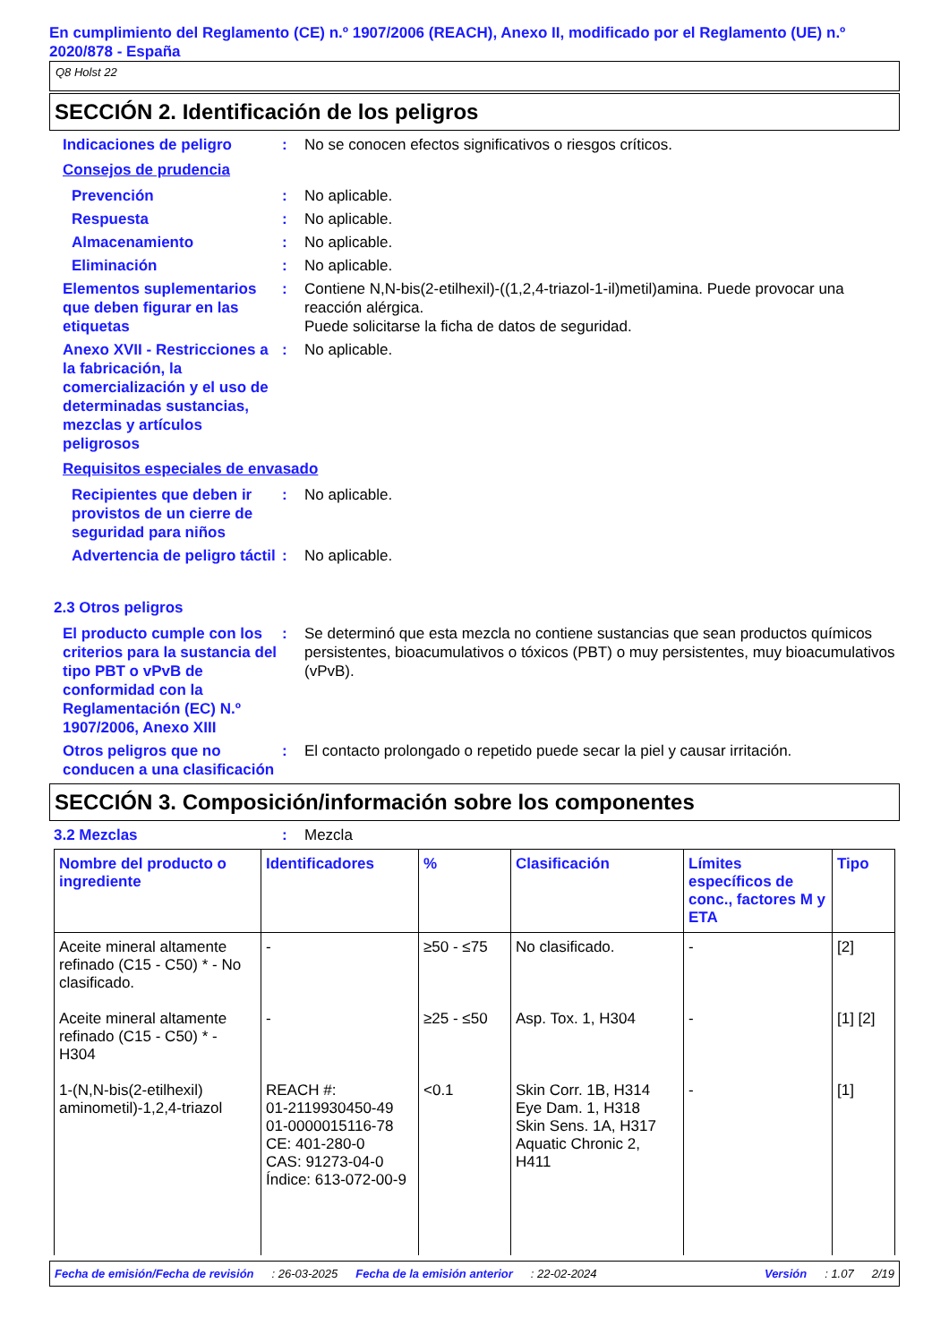En cumplimiento del Reglamento (CE) n.º 1907/2006 (REACH), Anexo II, modificado por el Reglamento (UE) n.º 2020/878 - España
Q8 Holst 22
SECCIÓN 2. Identificación de los peligros
Indicaciones de peligro : No se conocen efectos significativos o riesgos críticos.
Consejos de prudencia
Prevención : No aplicable.
Respuesta : No aplicable.
Almacenamiento : No aplicable.
Eliminación : No aplicable.
Elementos suplementarios que deben figurar en las etiquetas
: Contiene N,N-bis(2-etilhexil)-((1,2,4-triazol-1-il)metil)amina. Puede provocar una reacción alérgica.
Puede solicitarse la ficha de datos de seguridad.
Anexo XVII - Restricciones a la fabricación, la comercialización y el uso de determinadas sustancias, mezclas y artículos peligrosos
: No aplicable.
Requisitos especiales de envasado
Recipientes que deben ir provistos de un cierre de seguridad para niños
: No aplicable.
Advertencia de peligro táctil
: No aplicable.
2.3 Otros peligros
El producto cumple con los criterios para la sustancia del tipo PBT o vPvB de conformidad con la Reglamentación (EC) N.º 1907/2006, Anexo XIII
: Se determinó que esta mezcla no contiene sustancias que sean productos químicos persistentes, bioacumulativos o tóxicos (PBT) o muy persistentes, muy bioacumulativos (vPvB).
Otros peligros que no conducen a una clasificación
: El contacto prolongado o repetido puede secar la piel y causar irritación.
SECCIÓN 3. Composición/información sobre los componentes
3.2 Mezclas : Mezcla
| Nombre del producto o ingrediente | Identificadores | % | Clasificación | Límites específicos de conc., factores M y ETA | Tipo |
| --- | --- | --- | --- | --- | --- |
| Aceite mineral altamente refinado (C15 - C50) * - No clasificado. | - | ≥50 - ≤75 | No clasificado. | - | [2] |
| Aceite mineral altamente refinado (C15 - C50) * - H304 | - | ≥25 - ≤50 | Asp. Tox. 1, H304 | - | [1] [2] |
| 1-(N,N-bis(2-etilhexil) aminometil)-1,2,4-triazol | REACH #: 01-2119930450-49 01-0000015116-78 CE: 401-280-0 CAS: 91273-04-0 Índice: 613-072-00-9 | <0.1 | Skin Corr. 1B, H314 Eye Dam. 1, H318 Skin Sens. 1A, H317 Aquatic Chronic 2, H411 | - | [1] |
Fecha de emisión/Fecha de revisión: 26-03-2025 Fecha de la emisión anterior: 22-02-2024 Versión: 1.07 2/19